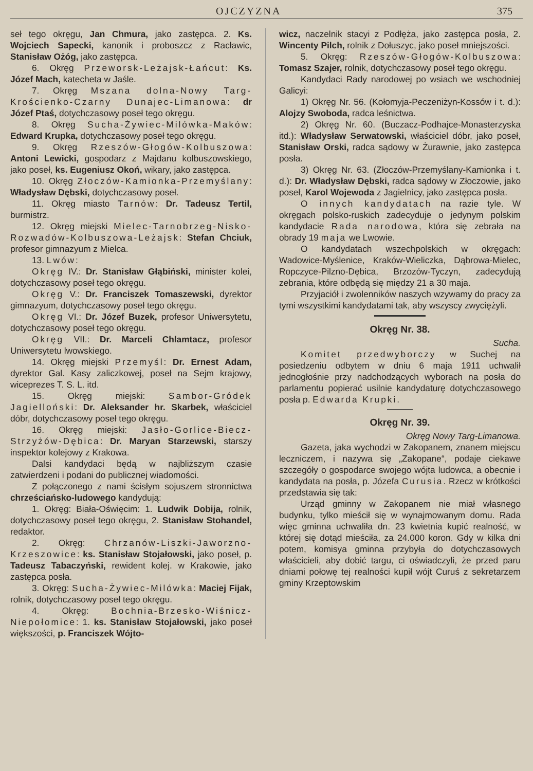OJCZYZNA 375
seł tego okręgu, Jan Chmura, jako zastępca. 2. Ks. Wojciech Sapecki, kanonik i proboszcz z Racławic, Stanisław Ożóg, jako zastępca.
6. Okręg Przeworsk-Leżajsk-Łańcut: Ks. Józef Mach, katecheta w Jaśle.
7. Okręg Mszana dolna-Nowy Targ-Krościenko-Czarny Dunajec-Limanowa: dr Józef Ptaś, dotychczasowy poseł tego okręgu.
8. Okręg Sucha-Żywiec-Milówka-Maków: Edward Krupka, dotychczasowy poseł tego okręgu.
9. Okręg Rzeszów-Głogów-Kolbuszowa: Antoni Lewicki, gospodarz z Majdanu kolbuszowskiego, jako poseł, ks. Eugeniusz Okoń, wikary, jako zastępca.
10. Okręg Złoczów-Kamionka-Przemyślany: Władysław Dębski, dotychczasowy poseł.
11. Okręg miasto Tarnów: Dr. Tadeusz Tertil, burmistrz.
12. Okręg miejski Mielec-Tarnobrzeg-Nisko-Rozwadów-Kolbuszowa-Leżajsk: Stefan Chciuk, profesor gimnazyum z Mielca.
13. Lwów:
Okręg IV.: Dr. Stanisław Głąbiński, minister kolei, dotychczasowy poseł tego okręgu.
Okręg V.: Dr. Franciszek Tomaszewski, dyrektor gimnazyum, dotychczasowy poseł tego okręgu.
Okręg VI.: Dr. Józef Buzek, profesor Uniwersytetu, dotychczasowy poseł tego okręgu.
Okręg VII.: Dr. Marceli Chlamtacz, profesor Uniwersytetu lwowskiego.
14. Okręg miejski Przemyśl: Dr. Ernest Adam, dyrektor Gal. Kasy zaliczkowej, poseł na Sejm krajowy, wiceprezes T. S. L. itd.
15. Okręg miejski: Sambor-Gródek Jagielloński: Dr. Aleksander hr. Skarbek, właściciel dóbr, dotychczasowy poseł tego okręgu.
16. Okręg miejski: Jasło-Gorlice-Biecz-Strzyżów-Dębica: Dr. Maryan Starzewski, starszy inspektor kolejowy z Krakowa.
Dalsi kandydaci będą w najbliższym czasie zatwierdzeni i podani do publicznej wiadomości.
Z połączonego z nami ścisłym sojuszem stronnictwa chrześciańsko-ludowego kandydują:
1. Okręg: Biała-Oświęcim: 1. Ludwik Dobija, rolnik, dotychczasowy poseł tego okręgu, 2. Stanisław Stohandel, redaktor.
2. Okręg: Chrzanów-Liszki-Jaworzno-Krzeszowice: ks. Stanisław Stojałowski, jako poseł, p. Tadeusz Tabaczyński, rewident kolej. w Krakowie, jako zastępca posła.
3. Okręg: Sucha-Żywiec-Milówka: Maciej Fijak, rolnik, dotychczasowy poseł tego okręgu.
4. Okręg: Bochnia-Brzesko-Wiśnicz-Niepołomice: 1. ks. Stanisław Stojałowski, jako poseł większości, p. Franciszek Wójto-
wicz, naczelnik stacyi z Podłęża, jako zastępca posła, 2. Wincenty Pilch, rolnik z Dołuszyc, jako poseł mniejszości.
5. Okręg: Rzeszów-Głogów-Kolbuszowa: Tomasz Szajer, rolnik, dotychczasowy poseł tego okręgu.
Kandydaci Rady narodowej po wsiach we wschodniej Galicyi:
1) Okręg Nr. 56. (Kołomyja-Peczeniżyn-Kossów i t. d.): Alojzy Swoboda, radca leśnictwa.
2) Okręg Nr. 60. (Buczacz-Podhajce-Monasterzyska itd.): Władysław Serwatowski, właściciel dóbr, jako poseł, Stanisław Orski, radca sądowy w Żurawnie, jako zastępca posła.
3) Okręg Nr. 63. (Złoczów-Przemyślany-Kamionka i t. d.): Dr. Władysław Dębski, radca sądowy w Złoczowie, jako poseł, Karol Wojewoda z Jagielnicy, jako zastępca posła.
O innych kandydatach na razie tyle. W okręgach polsko-ruskich zadecyduje o jedynym polskim kandydacie Rada narodowa, która się zebrała na obrady 19 maja we Lwowie.
O kandydatach wszechpolskich w okręgach: Wadowice-Myślenice, Kraków-Wieliczka, Dąbrowa-Mielec, Ropczyce-Pilzno-Dębica, Brzozów-Tyczyn, zadecydują zebrania, które odbędą się między 21 a 30 maja.
Przyjaciół i zwolenników naszych wzywamy do pracy za tymi wszystkimi kandydatami tak, aby wszyscy zwyciężyli.
Okręg Nr. 38.
Sucha.
Komitet przedwyborczy w Suchej na posiedzeniu odbytem w dniu 6 maja 1911 uchwalił jednogłośnie przy nadchodzących wyborach na posła do parlamentu popierać usilnie kandydaturę dotychczasowego posła p. Edwarda Krupki.
Okręg Nr. 39.
Okręg Nowy Targ-Limanowa.
Gazeta, jaka wychodzi w Zakopanem, znanem miejscu leczniczem, i nazywa się „Zakopane“, podaje ciekawe szczegóły o gospodarce swojego wójta ludowca, a obecnie i kandydata na posła, p. Józefa Curusia. Rzecz w krótkości przedstawia się tak:
Urząd gminny w Zakopanem nie miał własnego budynku, tylko mieścił się w wynajmowanym domu. Rada więc gminna uchwaliła dn. 23 kwietnia kupić realność, w której się dotąd mieściła, za 24.000 koron. Gdy w kilka dni potem, komisya gminna przybyła do dotychczasowych właścicieli, aby dobić targu, ci oświadczyli, że przed paru dniami połowę tej realności kupił wójt Curuś z sekretarzem gminy Krzeptowskim